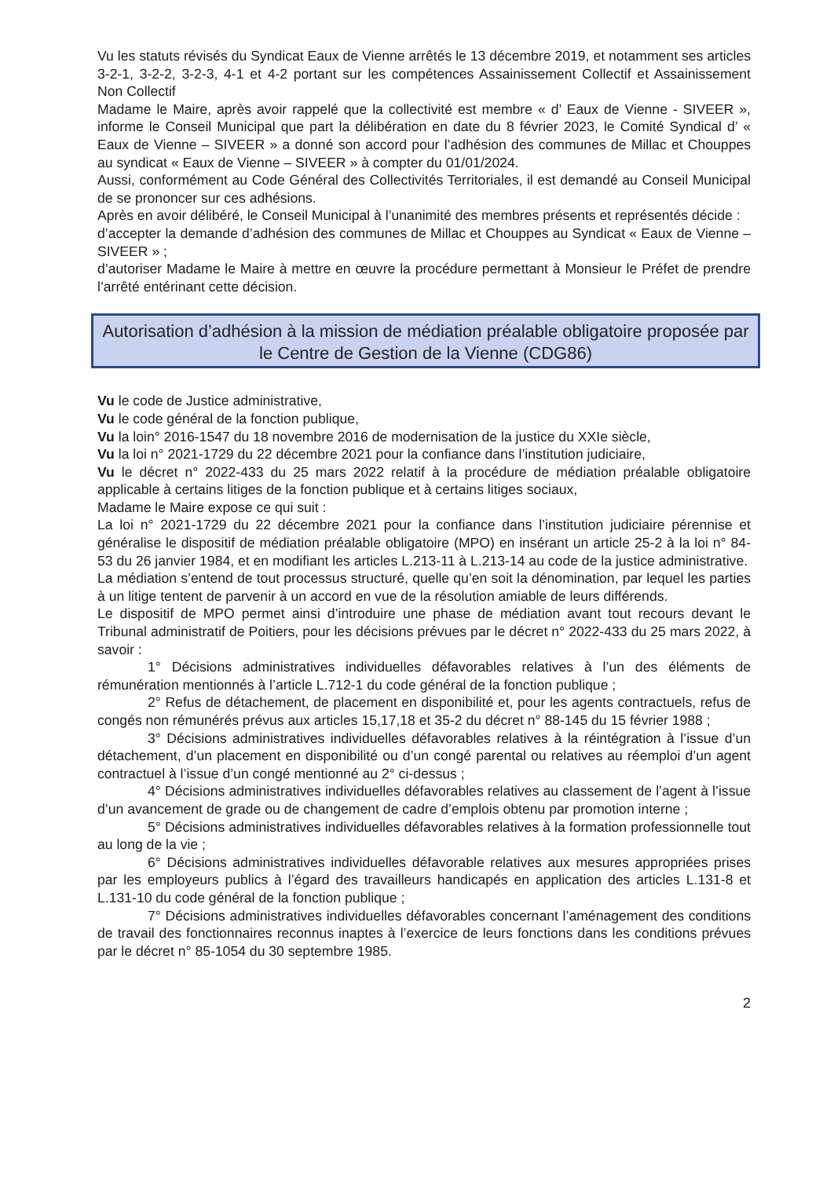Vu les statuts révisés du Syndicat Eaux de Vienne arrêtés le 13 décembre 2019, et notamment ses articles 3-2-1, 3-2-2, 3-2-3, 4-1 et 4-2 portant sur les compétences Assainissement Collectif et Assainissement Non Collectif
Madame le Maire, après avoir rappelé que la collectivité est membre « d’ Eaux de Vienne - SIVEER », informe le Conseil Municipal que part la délibération en date du 8 février 2023, le Comité Syndical d’ « Eaux de Vienne – SIVEER » a donné son accord pour l’adhésion des communes de Millac et Chouppes au syndicat « Eaux de Vienne – SIVEER » à compter du 01/01/2024.
Aussi, conformément au Code Général des Collectivités Territoriales, il est demandé au Conseil Municipal de se prononcer sur ces adhésions.
Après en avoir délibéré, le Conseil Municipal à l’unanimité des membres présents et représentés décide :
d’accepter la demande d’adhésion des communes de Millac et Chouppes au Syndicat « Eaux de Vienne – SIVEER » ;
d’autoriser Madame le Maire à mettre en œuvre la procédure permettant à Monsieur le Préfet de prendre l’arrêté entérinant cette décision.
Autorisation d’adhésion à la mission de médiation préalable obligatoire proposée par le Centre de Gestion de la Vienne (CDG86)
Vu le code de Justice administrative,
Vu le code général de la fonction publique,
Vu la loin° 2016-1547 du 18 novembre 2016 de modernisation de la justice du XXIe siècle,
Vu la loi n° 2021-1729 du 22 décembre 2021 pour la confiance dans l’institution judiciaire,
Vu le décret n° 2022-433 du 25 mars 2022 relatif à la procédure de médiation préalable obligatoire applicable à certains litiges de la fonction publique et à certains litiges sociaux,
Madame le Maire expose ce qui suit :
La loi n° 2021-1729 du 22 décembre 2021 pour la confiance dans l’institution judiciaire pérennise et généralise le dispositif de médiation préalable obligatoire (MPO) en insérant un article 25-2 à la loi n° 84-53 du 26 janvier 1984, et en modifiant les articles L.213-11 à L.213-14 au code de la justice administrative.
La médiation s’entend de tout processus structuré, quelle qu’en soit la dénomination, par lequel les parties à un litige tentent de parvenir à un accord en vue de la résolution amiable de leurs différends.
Le dispositif de MPO permet ainsi d’introduire une phase de médiation avant tout recours devant le Tribunal administratif de Poitiers, pour les décisions prévues par le décret n° 2022-433 du 25 mars 2022, à savoir :
1° Décisions administratives individuelles défavorables relatives à l’un des éléments de rémunération mentionnés à l’article L.712-1 du code général de la fonction publique ;
2° Refus de détachement, de placement en disponibilité et, pour les agents contractuels, refus de congés non rémunérés prévus aux articles 15,17,18 et 35-2 du décret n° 88-145 du 15 février 1988 ;
3° Décisions administratives individuelles défavorables relatives à la réintégration à l’issue d’un détachement, d’un placement en disponibilité ou d’un congé parental ou relatives au réemploi d’un agent contractuel à l’issue d’un congé mentionné au 2° ci-dessus ;
4° Décisions administratives individuelles défavorables relatives au classement de l’agent à l’issue d’un avancement de grade ou de changement de cadre d’emplois obtenu par promotion interne ;
5° Décisions administratives individuelles défavorables relatives à la formation professionnelle tout au long de la vie ;
6° Décisions administratives individuelles défavorable relatives aux mesures appropriées prises par les employeurs publics à l’égard des travailleurs handicapés en application des articles L.131-8 et L.131-10 du code général de la fonction publique ;
7° Décisions administratives individuelles défavorables concernant l’aménagement des conditions de travail des fonctionnaires reconnus inaptes à l’exercice de leurs fonctions dans les conditions prévues par le décret n° 85-1054 du 30 septembre 1985.
2